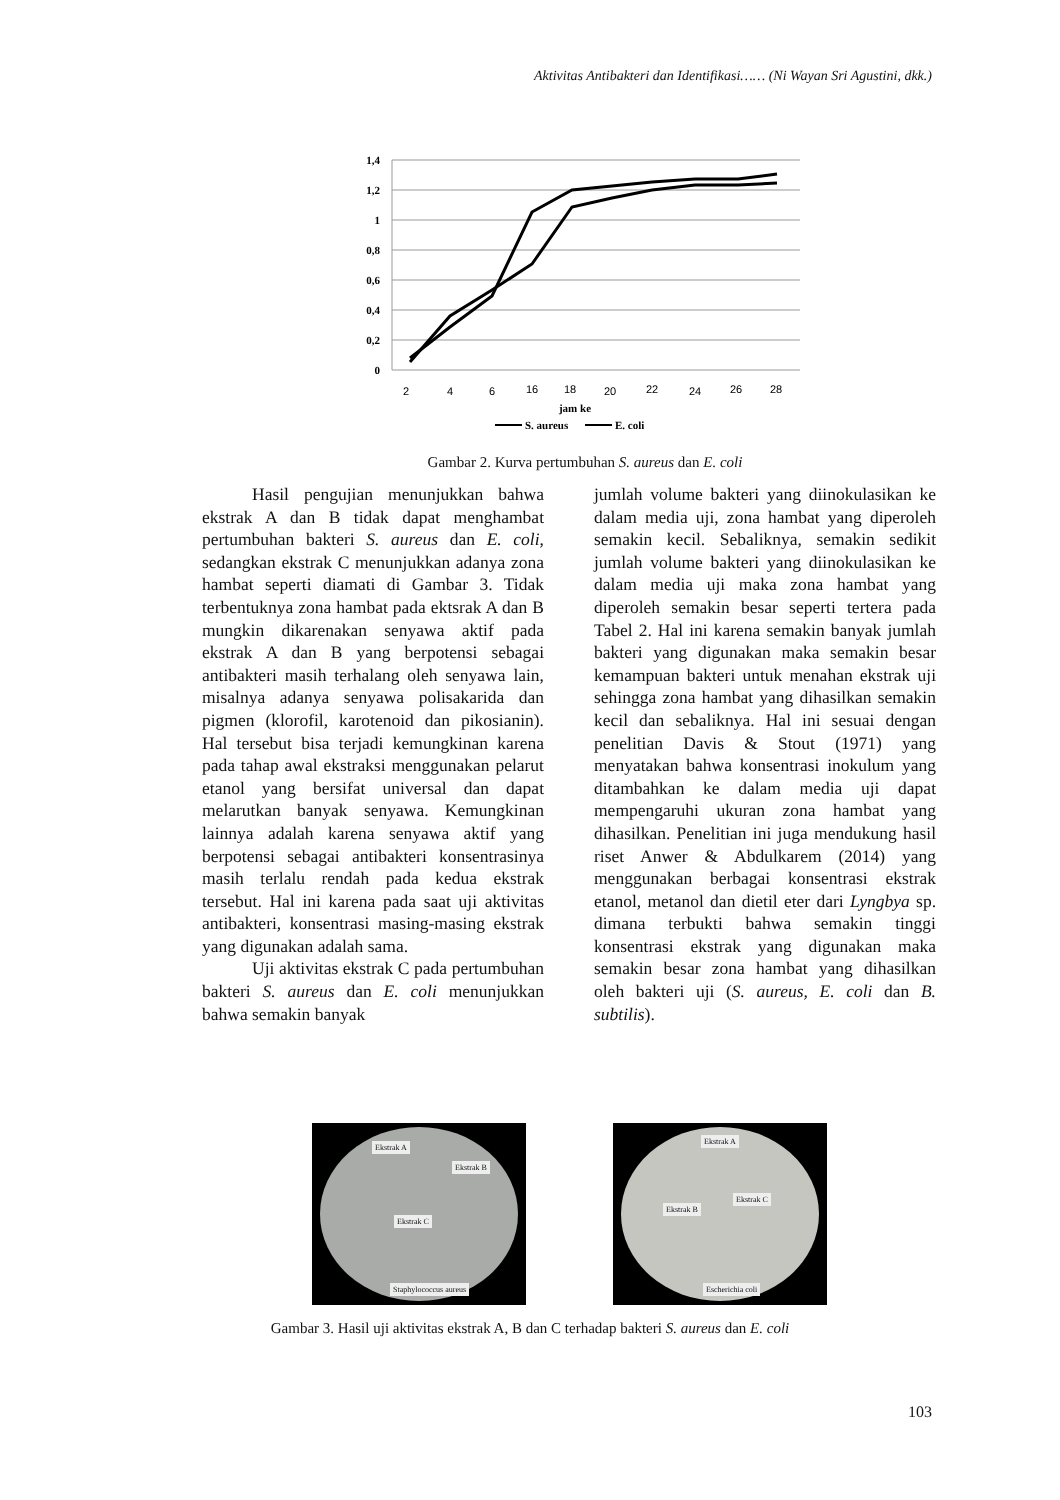Aktivitas Antibakteri dan Identifikasi…… (Ni Wayan Sri Agustini, dkk.)
1,4
1,2
1
0,8
0,6
0,4
0,2
0
2
4
6
16
18
20
22
24
26
28
jam ke
S. aureus
E. coli
Gambar 2. Kurva pertumbuhan S. aureus dan E. coli
Hasil pengujian menunjukkan bahwa ekstrak A dan B tidak dapat menghambat pertumbuhan bakteri S. aureus dan E. coli, sedangkan ekstrak C menunjukkan adanya zona hambat seperti diamati di Gambar 3. Tidak terbentuknya zona hambat pada ektsrak A dan B mungkin dikarenakan senyawa aktif pada ekstrak A dan B yang berpotensi sebagai antibakteri masih terhalang oleh senyawa lain, misalnya adanya senyawa polisakarida dan pigmen (klorofil, karotenoid dan pikosianin). Hal tersebut bisa terjadi kemungkinan karena pada tahap awal ekstraksi menggunakan pelarut etanol yang bersifat universal dan dapat melarutkan banyak senyawa. Kemungkinan lainnya adalah karena senyawa aktif yang berpotensi sebagai antibakteri konsentrasinya masih terlalu rendah pada kedua ekstrak tersebut. Hal ini karena pada saat uji aktivitas antibakteri, konsentrasi masing-masing ekstrak yang digunakan adalah sama.
Uji aktivitas ekstrak C pada pertumbuhan bakteri S. aureus dan E. coli menunjukkan bahwa semakin banyak
jumlah volume bakteri yang diinokulasikan ke dalam media uji, zona hambat yang diperoleh semakin kecil. Sebaliknya, semakin sedikit jumlah volume bakteri yang diinokulasikan ke dalam media uji maka zona hambat yang diperoleh semakin besar seperti tertera pada Tabel 2. Hal ini karena semakin banyak jumlah bakteri yang digunakan maka semakin besar kemampuan bakteri untuk menahan ekstrak uji sehingga zona hambat yang dihasilkan semakin kecil dan sebaliknya. Hal ini sesuai dengan penelitian Davis & Stout (1971) yang menyatakan bahwa konsentrasi inokulum yang ditambahkan ke dalam media uji dapat mempengaruhi ukuran zona hambat yang dihasilkan. Penelitian ini juga mendukung hasil riset Anwer & Abdulkarem (2014) yang menggunakan berbagai konsentrasi ekstrak etanol, metanol dan dietil eter dari Lyngbya sp. dimana terbukti bahwa semakin tinggi konsentrasi ekstrak yang digunakan maka semakin besar zona hambat yang dihasilkan oleh bakteri uji (S. aureus, E. coli dan B. subtilis).
Ekstrak A
Ekstrak B
Ekstrak C
Staphylococcus aureus
Ekstrak A
Ekstrak B
Ekstrak C
Escherichia coli
Gambar 3. Hasil uji aktivitas ekstrak A, B dan C terhadap bakteri S. aureus dan E. coli
103